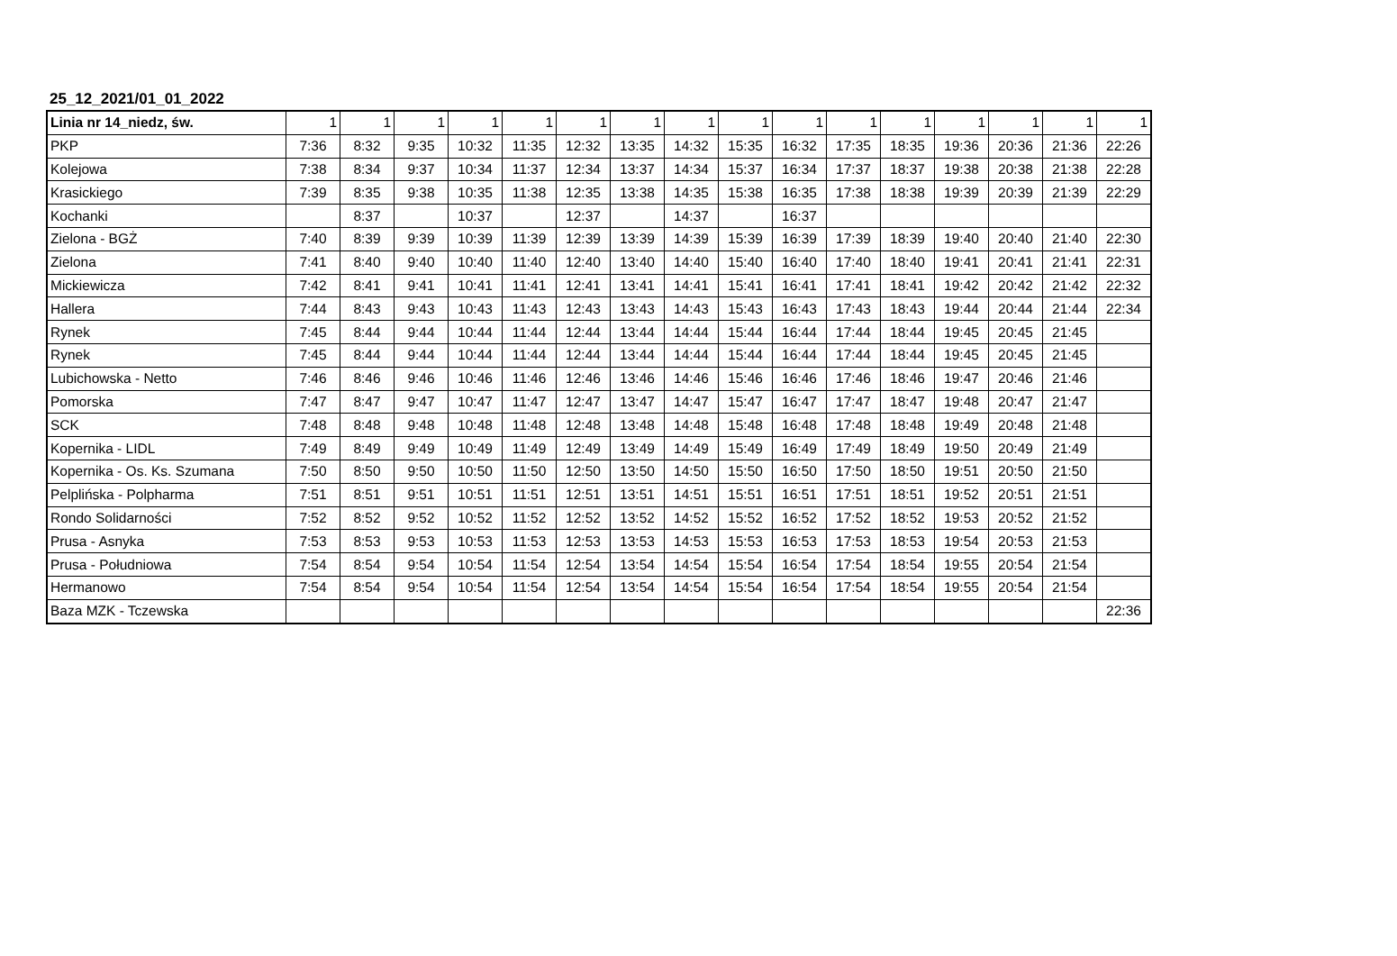25_12_2021/01_01_2022
| Linia nr 14_niedz, św. | 1 | 1 | 1 | 1 | 1 | 1 | 1 | 1 | 1 | 1 | 1 | 1 | 1 | 1 | 1 | 1 |
| PKP | 7:36 | 8:32 | 9:35 | 10:32 | 11:35 | 12:32 | 13:35 | 14:32 | 15:35 | 16:32 | 17:35 | 18:35 | 19:36 | 20:36 | 21:36 | 22:26 |
| Kolejowa | 7:38 | 8:34 | 9:37 | 10:34 | 11:37 | 12:34 | 13:37 | 14:34 | 15:37 | 16:34 | 17:37 | 18:37 | 19:38 | 20:38 | 21:38 | 22:28 |
| Krasickiego | 7:39 | 8:35 | 9:38 | 10:35 | 11:38 | 12:35 | 13:38 | 14:35 | 15:38 | 16:35 | 17:38 | 18:38 | 19:39 | 20:39 | 21:39 | 22:29 |
| Kochanki | | 8:37 | | 10:37 | | 12:37 | | 14:37 | | 16:37 | | | | | | |
| Zielona - BGŻ | 7:40 | 8:39 | 9:39 | 10:39 | 11:39 | 12:39 | 13:39 | 14:39 | 15:39 | 16:39 | 17:39 | 18:39 | 19:40 | 20:40 | 21:40 | 22:30 |
| Zielona | 7:41 | 8:40 | 9:40 | 10:40 | 11:40 | 12:40 | 13:40 | 14:40 | 15:40 | 16:40 | 17:40 | 18:40 | 19:41 | 20:41 | 21:41 | 22:31 |
| Mickiewicza | 7:42 | 8:41 | 9:41 | 10:41 | 11:41 | 12:41 | 13:41 | 14:41 | 15:41 | 16:41 | 17:41 | 18:41 | 19:42 | 20:42 | 21:42 | 22:32 |
| Hallera | 7:44 | 8:43 | 9:43 | 10:43 | 11:43 | 12:43 | 13:43 | 14:43 | 15:43 | 16:43 | 17:43 | 18:43 | 19:44 | 20:44 | 21:44 | 22:34 |
| Rynek | 7:45 | 8:44 | 9:44 | 10:44 | 11:44 | 12:44 | 13:44 | 14:44 | 15:44 | 16:44 | 17:44 | 18:44 | 19:45 | 20:45 | 21:45 | |
| Rynek | 7:45 | 8:44 | 9:44 | 10:44 | 11:44 | 12:44 | 13:44 | 14:44 | 15:44 | 16:44 | 17:44 | 18:44 | 19:45 | 20:45 | 21:45 | |
| Lubichowska - Netto | 7:46 | 8:46 | 9:46 | 10:46 | 11:46 | 12:46 | 13:46 | 14:46 | 15:46 | 16:46 | 17:46 | 18:46 | 19:47 | 20:46 | 21:46 | |
| Pomorska | 7:47 | 8:47 | 9:47 | 10:47 | 11:47 | 12:47 | 13:47 | 14:47 | 15:47 | 16:47 | 17:47 | 18:47 | 19:48 | 20:47 | 21:47 | |
| SCK | 7:48 | 8:48 | 9:48 | 10:48 | 11:48 | 12:48 | 13:48 | 14:48 | 15:48 | 16:48 | 17:48 | 18:48 | 19:49 | 20:48 | 21:48 | |
| Kopernika - LIDL | 7:49 | 8:49 | 9:49 | 10:49 | 11:49 | 12:49 | 13:49 | 14:49 | 15:49 | 16:49 | 17:49 | 18:49 | 19:50 | 20:49 | 21:49 | |
| Kopernika - Os. Ks. Szumana | 7:50 | 8:50 | 9:50 | 10:50 | 11:50 | 12:50 | 13:50 | 14:50 | 15:50 | 16:50 | 17:50 | 18:50 | 19:51 | 20:50 | 21:50 | |
| Pelplińska - Polpharma | 7:51 | 8:51 | 9:51 | 10:51 | 11:51 | 12:51 | 13:51 | 14:51 | 15:51 | 16:51 | 17:51 | 18:51 | 19:52 | 20:51 | 21:51 | |
| Rondo Solidarności | 7:52 | 8:52 | 9:52 | 10:52 | 11:52 | 12:52 | 13:52 | 14:52 | 15:52 | 16:52 | 17:52 | 18:52 | 19:53 | 20:52 | 21:52 | |
| Prusa - Asnyka | 7:53 | 8:53 | 9:53 | 10:53 | 11:53 | 12:53 | 13:53 | 14:53 | 15:53 | 16:53 | 17:53 | 18:53 | 19:54 | 20:53 | 21:53 | |
| Prusa - Południowa | 7:54 | 8:54 | 9:54 | 10:54 | 11:54 | 12:54 | 13:54 | 14:54 | 15:54 | 16:54 | 17:54 | 18:54 | 19:55 | 20:54 | 21:54 | |
| Hermanowo | 7:54 | 8:54 | 9:54 | 10:54 | 11:54 | 12:54 | 13:54 | 14:54 | 15:54 | 16:54 | 17:54 | 18:54 | 19:55 | 20:54 | 21:54 | |
| Baza MZK - Tczewska | | | | | | | | | | | | | | | | 22:36 |